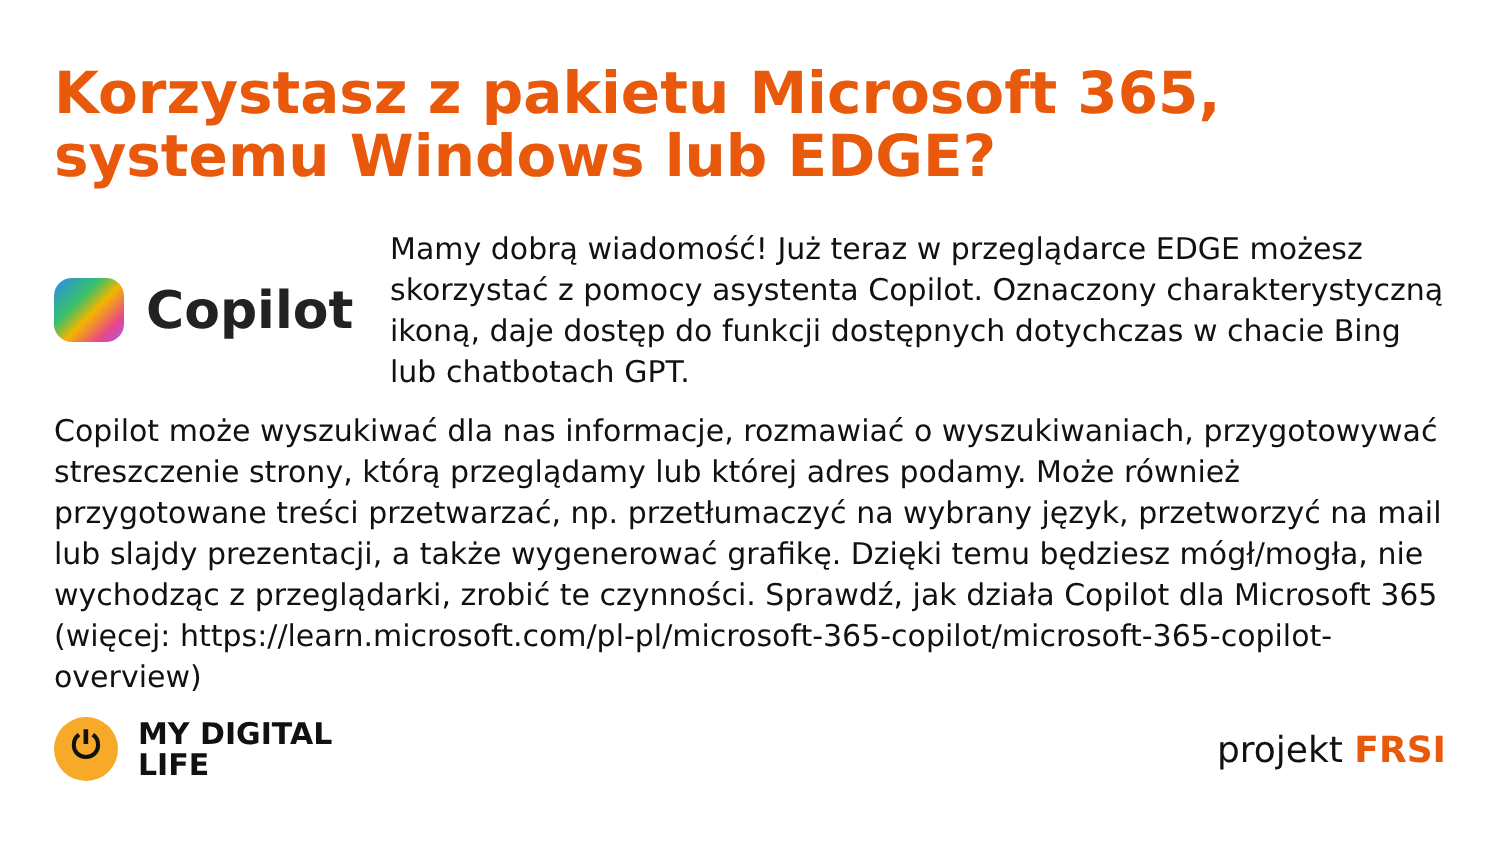Korzystasz z pakietu Microsoft 365,
systemu Windows lub EDGE?
Copilot
Mamy dobrą wiadomość! Już teraz w przeglądarce EDGE możesz skorzystać z pomocy asystenta Copilot. Oznaczony charakterystyczną ikoną, daje dostęp do funkcji dostępnych dotychczas w chacie Bing lub chatbotach GPT.
Copilot może wyszukiwać dla nas informacje, rozmawiać o wyszukiwaniach, przygotowywać streszczenie strony, którą przeglądamy lub której adres podamy. Może również przygotowane treści przetwarzać, np. przetłumaczyć na wybrany język, przetworzyć na mail lub slajdy prezentacji, a także wygenerować grafikę. Dzięki temu będziesz mógł/mogła, nie wychodząc z przeglądarki, zrobić te czynności. Sprawdź, jak działa Copilot dla Microsoft 365 (więcej: https://learn.microsoft.com/pl-pl/microsoft-365-copilot/microsoft-365-copilot-overview)
⏻
MY DIGITAL
LIFE
projekt FRSI